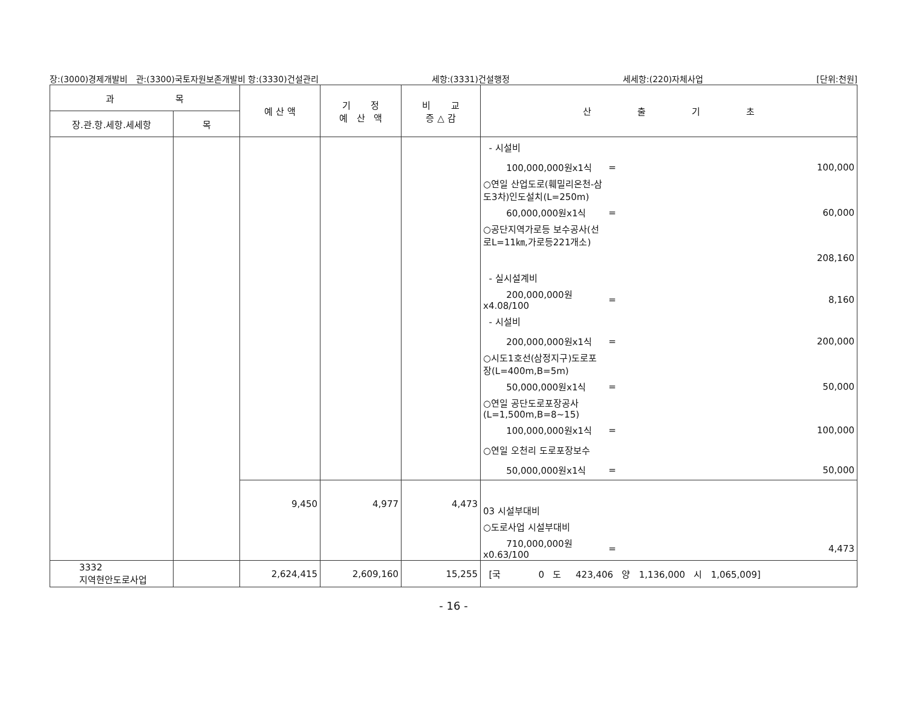장:(3000)경제개발비 관:(3300)국토자원보존개발비 항:(3330)건설관리 세항:(3331)건설행정 세세항:(220)자체사업 [단위:천원]
| 과 목 | | 예 산 액 | 기 정 예 산 액 | 비 교 증 △ 감 | 산 출 기 초 |
| --- | --- | --- | --- | --- | --- |
| 장.관.항.세항.세세항 | 목 | | | | |
| | | | | | / - 시설비 / / / / 100,000,000원x1식 / = / 100,000 / / ○연일 산업도로(훼밀리온천-삼도3차)인도설치(L=250m) / / / / 60,000,000원x1식 / = / 60,000 / / ○공단지역가로등 보수공사(선로L=11㎞,가로등221개소) / / / / / / 208,160 / / - 실시설계비 / / / / 200,000,000원x4.08/100 / = / 8,160 / / - 시설비 / / / / 200,000,000원x1식 / = / 200,000 / / ○시도1호선(삼정지구)도로포장(L=400m,B=5m) / / / / 50,000,000원x1식 / = / 50,000 / / ○연일 공단도로포장공사(L=1,500m,B=8~15) / / / / 100,000,000원x1식 / = / 100,000 / / ○연일 오천리 도로포장보수 / / / / 50,000,000원x1식 / = / 50,000 / |
| | | 9,450 | 4,977 | 4,473 | / 03 시설부대비 / / / / ○도로사업 시설부대비 / / / / 710,000,000원x0.63/100 / = / 4,473 / |
| 3332 지역현안도로사업 | | 2,624,415 | 2,609,160 | 15,255 | [국 0 도 423,406 양 1,136,000 시 1,065,009] |
- 16 -